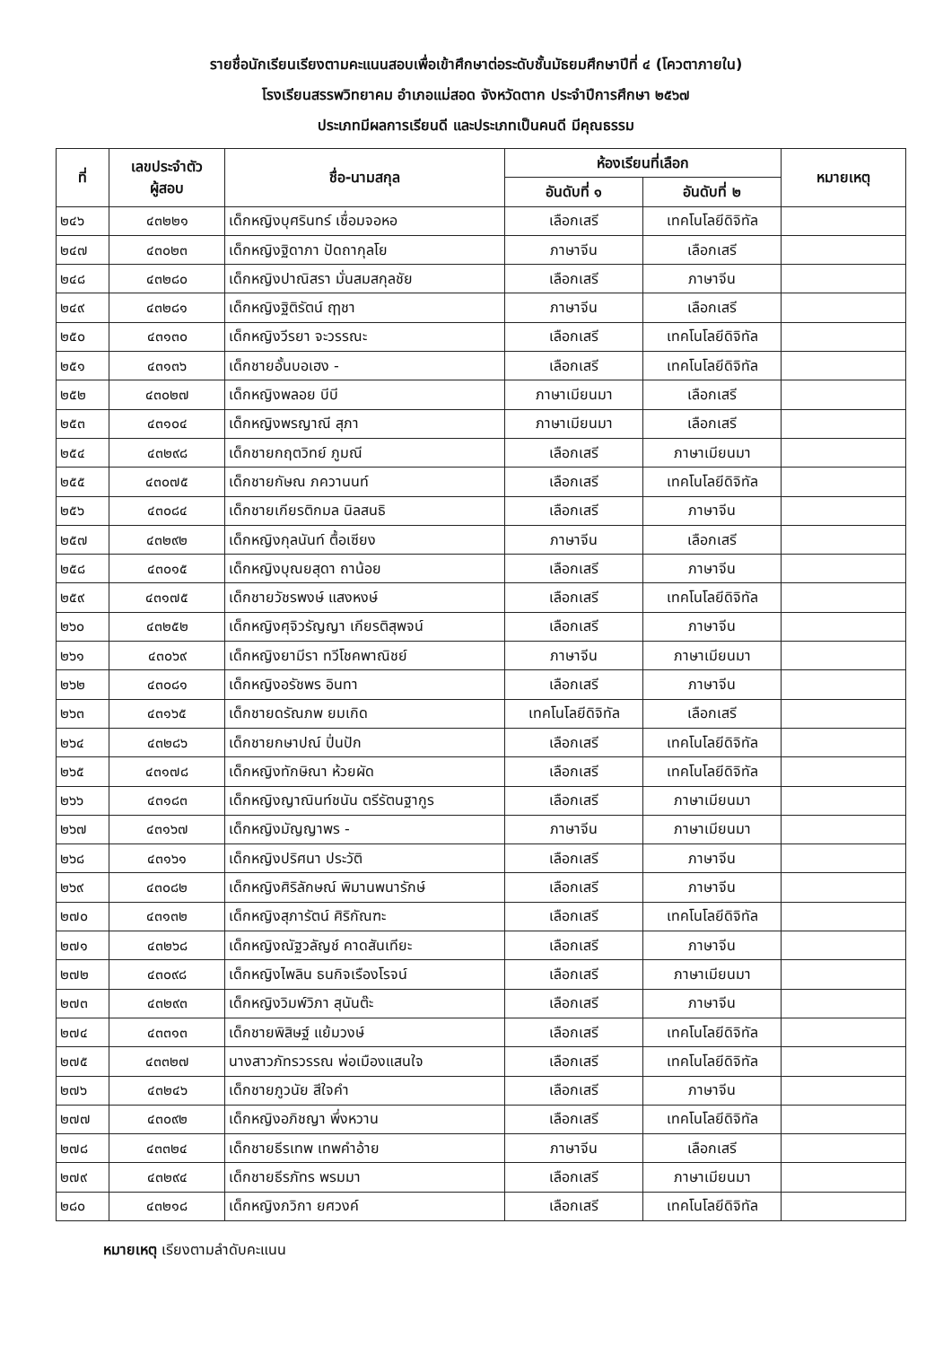รายชื่อนักเรียนเรียงตามคะแนนสอบเพื่อเข้าศึกษาต่อระดับชั้นมัธยมศึกษาปีที่ ๔ (โควตาภายใน)
โรงเรียนสรรพวิทยาคม อำเภอแม่สอด จังหวัดตาก ประจำปีการศึกษา ๒๕๖๗
ประเภทมีผลการเรียนดี และประเภทเป็นคนดี มีคุณธรรม
| ที่ | เลขประจำตัว ผู้สอบ | ชื่อ-นามสกุล | ห้องเรียนที่เลือก | | หมายเหตุ |
| --- | --- | --- | --- | --- | --- |
| | | | อันดับที่ ๑ | อันดับที่ ๒ | |
| ๒๔๖ | ๔๓๒๒๑ | เด็กหญิงบุศรินทร์ เชื่อมจอหอ | เลือกเสรี | เทคโนโลยีดิจิทัล | |
| ๒๔๗ | ๔๓๐๒๓ | เด็กหญิงฐิดาภา ปัดถากุลโย | ภาษาจีน | เลือกเสรี | |
| ๒๔๘ | ๔๓๒๘๐ | เด็กหญิงปาณิสรา มั่นสมสกุลชัย | เลือกเสรี | ภาษาจีน | |
| ๒๔๙ | ๔๓๒๘๑ | เด็กหญิงฐิติรัตน์ ฤๅชา | ภาษาจีน | เลือกเสรี | |
| ๒๕๐ | ๔๓๑๓๐ | เด็กหญิงวีรยา จะวรรณะ | เลือกเสรี | เทคโนโลยีดิจิทัล | |
| ๒๕๑ | ๔๓๑๓๖ | เด็กชายอั้นบอเฮง - | เลือกเสรี | เทคโนโลยีดิจิทัล | |
| ๒๕๒ | ๔๓๐๒๗ | เด็กหญิงพลอย บีบี | ภาษาเมียนมา | เลือกเสรี | |
| ๒๕๓ | ๔๓๑๐๔ | เด็กหญิงพรญาณี สุภา | ภาษาเมียนมา | เลือกเสรี | |
| ๒๕๔ | ๔๓๒๙๘ | เด็กชายกฤตวิทย์ ภูมณี | เลือกเสรี | ภาษาเมียนมา | |
| ๒๕๕ | ๔๓๐๗๕ | เด็กชายกัษณ ภควานนท์ | เลือกเสรี | เทคโนโลยีดิจิทัล | |
| ๒๕๖ | ๔๓๐๘๔ | เด็กชายเกียรติกมล นิลสนธิ | เลือกเสรี | ภาษาจีน | |
| ๒๕๗ | ๔๓๒๙๒ | เด็กหญิงกุลนันท์ ตื้อเซียง | ภาษาจีน | เลือกเสรี | |
| ๒๕๘ | ๔๓๐๑๕ | เด็กหญิงบุณยสุดา ถาน้อย | เลือกเสรี | ภาษาจีน | |
| ๒๕๙ | ๔๓๑๗๕ | เด็กชายวัชรพงษ์ แสงหงษ์ | เลือกเสรี | เทคโนโลยีดิจิทัล | |
| ๒๖๐ | ๔๓๒๕๒ | เด็กหญิงศุจิวรัญญา เกียรติสุพจน์ | เลือกเสรี | ภาษาจีน | |
| ๒๖๑ | ๔๓๐๖๙ | เด็กหญิงยามีรา ทวีโชคพาณิชย์ | ภาษาจีน | ภาษาเมียนมา | |
| ๒๖๒ | ๔๓๐๘๑ | เด็กหญิงอรัชพร อินทา | เลือกเสรี | ภาษาจีน | |
| ๒๖๓ | ๔๓๑๖๕ | เด็กชายดรัณภพ ยมเกิด | เทคโนโลยีดิจิทัล | เลือกเสรี | |
| ๒๖๔ | ๔๓๒๘๖ | เด็กชายกษาปณ์ ปิ่นปัก | เลือกเสรี | เทคโนโลยีดิจิทัล | |
| ๒๖๕ | ๔๓๑๗๘ | เด็กหญิงทักษิณา ห้วยผัด | เลือกเสรี | เทคโนโลยีดิจิทัล | |
| ๒๖๖ | ๔๓๑๘๓ | เด็กหญิงญาณินท์ชนัน ตรีรัตนฐากูร | เลือกเสรี | ภาษาเมียนมา | |
| ๒๖๗ | ๔๓๑๖๗ | เด็กหญิงมัญญาพร - | ภาษาจีน | ภาษาเมียนมา | |
| ๒๖๘ | ๔๓๑๖๑ | เด็กหญิงปริศนา ประวัติ | เลือกเสรี | ภาษาจีน | |
| ๒๖๙ | ๔๓๐๘๒ | เด็กหญิงศิริลักษณ์ พิมานพนารักษ์ | เลือกเสรี | ภาษาจีน | |
| ๒๗๐ | ๔๓๑๓๒ | เด็กหญิงสุภารัตน์ ศิริกัณฑะ | เลือกเสรี | เทคโนโลยีดิจิทัล | |
| ๒๗๑ | ๔๓๒๖๘ | เด็กหญิงณัฐวลัญช์ คาดสันเทียะ | เลือกเสรี | ภาษาจีน | |
| ๒๗๒ | ๔๓๐๙๘ | เด็กหญิงไพลิน ธนกิจเรืองโรจน์ | เลือกเสรี | ภาษาเมียนมา | |
| ๒๗๓ | ๔๓๒๙๓ | เด็กหญิงวิมพ์วิภา สุนันต๊ะ | เลือกเสรี | ภาษาจีน | |
| ๒๗๔ | ๔๓๓๑๓ | เด็กชายพิสิษฐ์ แย้มวงษ์ | เลือกเสรี | เทคโนโลยีดิจิทัล | |
| ๒๗๕ | ๔๓๓๒๗ | นางสาวภัทรวรรณ พ่อเมืองแสนใจ | เลือกเสรี | เทคโนโลยีดิจิทัล | |
| ๒๗๖ | ๔๓๒๔๖ | เด็กชายภูวนัย สีใจคำ | เลือกเสรี | ภาษาจีน | |
| ๒๗๗ | ๔๓๐๙๒ | เด็กหญิงอภิชญา พึ่งหวาน | เลือกเสรี | เทคโนโลยีดิจิทัล | |
| ๒๗๘ | ๔๓๓๒๔ | เด็กชายธีรเทพ เทพคำอ้าย | ภาษาจีน | เลือกเสรี | |
| ๒๗๙ | ๔๓๒๙๔ | เด็กชายธีรภัทร พรมมา | เลือกเสรี | ภาษาเมียนมา | |
| ๒๘๐ | ๔๓๒๑๘ | เด็กหญิงภวิกา ยศวงค์ | เลือกเสรี | เทคโนโลยีดิจิทัล | |
หมายเหตุ เรียงตามลำดับคะแนน